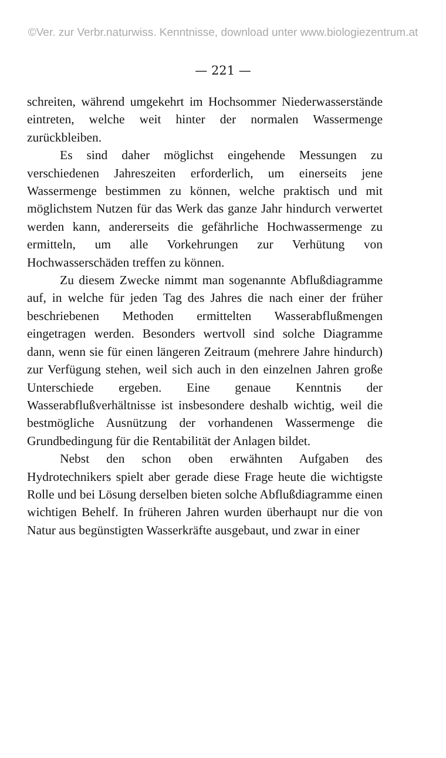©Ver. zur Verbr.naturwiss. Kenntnisse, download unter www.biologiezentrum.at
— 221 —
schreiten, während umgekehrt im Hochsommer Niederwasserstände eintreten, welche weit hinter der normalen Wassermenge zurückbleiben.
Es sind daher möglichst eingehende Messungen zu verschiedenen Jahreszeiten erforderlich, um einerseits jene Wassermenge bestimmen zu können, welche praktisch und mit möglichstem Nutzen für das Werk das ganze Jahr hindurch verwertet werden kann, andererseits die gefährliche Hochwassermenge zu ermitteln, um alle Vorkehrungen zur Verhütung von Hochwasserschäden treffen zu können.
Zu diesem Zwecke nimmt man sogenannte Abflußdiagramme auf, in welche für jeden Tag des Jahres die nach einer der früher beschriebenen Methoden ermittelten Wasserabflußmengen eingetragen werden. Besonders wertvoll sind solche Diagramme dann, wenn sie für einen längeren Zeitraum (mehrere Jahre hindurch) zur Verfügung stehen, weil sich auch in den einzelnen Jahren große Unterschiede ergeben. Eine genaue Kenntnis der Wasserabflußverhältnisse ist insbesondere deshalb wichtig, weil die bestmögliche Ausnützung der vorhandenen Wassermenge die Grundbedingung für die Rentabilität der Anlagen bildet.
Nebst den schon oben erwähnten Aufgaben des Hydrotechnikers spielt aber gerade diese Frage heute die wichtigste Rolle und bei Lösung derselben bieten solche Abflußdiagramme einen wichtigen Behelf. In früheren Jahren wurden überhaupt nur die von Natur aus begünstigten Wasserkräfte ausgebaut, und zwar in einer